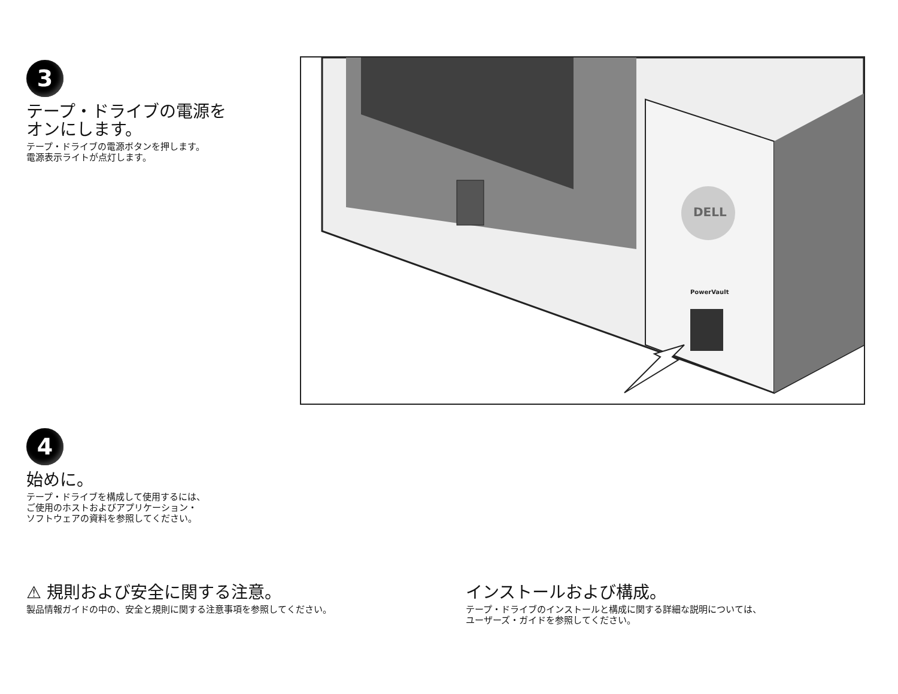3
テープ・ドライブの電源を
オンにします。
テープ・ドライブの電源ボタンを押します。
電源表示ライトが点灯します。
DELL
PowerVault
4
始めに。
テープ・ドライブを構成して使用するには、
ご使用のホストおよびアプリケーション・
ソフトウェアの資料を参照してください。
⚠ 規則および安全に関する注意。
製品情報ガイドの中の、安全と規則に関する注意事項を参照してください。
インストールおよび構成。
テープ・ドライブのインストールと構成に関する詳細な説明については、
ユーザーズ・ガイドを参照してください。